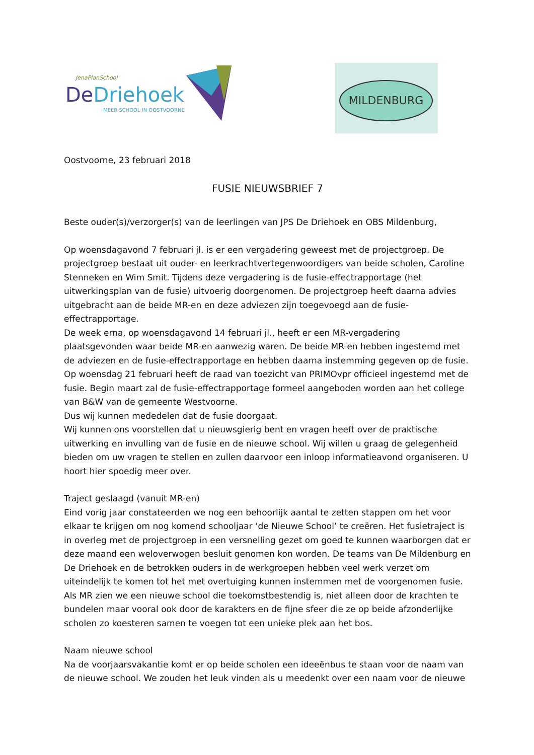JenaPlanSchool
DeDriehoek
MEER SCHOOL IN OOSTVOORNE
MILDENBURG
Oostvoorne, 23 februari 2018
FUSIE NIEUWSBRIEF 7
Beste ouder(s)/verzorger(s) van de leerlingen van JPS De Driehoek en OBS Mildenburg,
Op woensdagavond 7 februari jl. is er een vergadering geweest met de projectgroep. De projectgroep bestaat uit ouder- en leerkrachtvertegenwoordigers van beide scholen, Caroline Stenneken en Wim Smit. Tijdens deze vergadering is de fusie-effectrapportage (het uitwerkingsplan van de fusie) uitvoerig doorgenomen. De projectgroep heeft daarna advies uitgebracht aan de beide MR-en en deze adviezen zijn toegevoegd aan de fusie-effectrapportage.
De week erna, op woensdagavond 14 februari jl., heeft er een MR-vergadering plaatsgevonden waar beide MR-en aanwezig waren. De beide MR-en hebben ingestemd met de adviezen en de fusie-effectrapportage en hebben daarna instemming gegeven op de fusie.
Op woensdag 21 februari heeft de raad van toezicht van PRIMOvpr officieel ingestemd met de fusie. Begin maart zal de fusie-effectrapportage formeel aangeboden worden aan het college van B&W van de gemeente Westvoorne.
Dus wij kunnen mededelen dat de fusie doorgaat.
Wij kunnen ons voorstellen dat u nieuwsgierig bent en vragen heeft over de praktische uitwerking en invulling van de fusie en de nieuwe school. Wij willen u graag de gelegenheid bieden om uw vragen te stellen en zullen daarvoor een inloop informatieavond organiseren. U hoort hier spoedig meer over.
Traject geslaagd (vanuit MR-en)
Eind vorig jaar constateerden we nog een behoorlijk aantal te zetten stappen om het voor elkaar te krijgen om nog komend schooljaar ‘de Nieuwe School’ te creëren. Het fusietraject is in overleg met de projectgroep in een versnelling gezet om goed te kunnen waarborgen dat er deze maand een weloverwogen besluit genomen kon worden. De teams van De Mildenburg en De Driehoek en de betrokken ouders in de werkgroepen hebben veel werk verzet om uiteindelijk te komen tot het met overtuiging kunnen instemmen met de voorgenomen fusie. Als MR zien we een nieuwe school die toekomstbestendig is, niet alleen door de krachten te bundelen maar vooral ook door de karakters en de fijne sfeer die ze op beide afzonderlijke scholen zo koesteren samen te voegen tot een unieke plek aan het bos.
Naam nieuwe school
Na de voorjaarsvakantie komt er op beide scholen een ideeënbus te staan voor de naam van de nieuwe school. We zouden het leuk vinden als u meedenkt over een naam voor de nieuwe